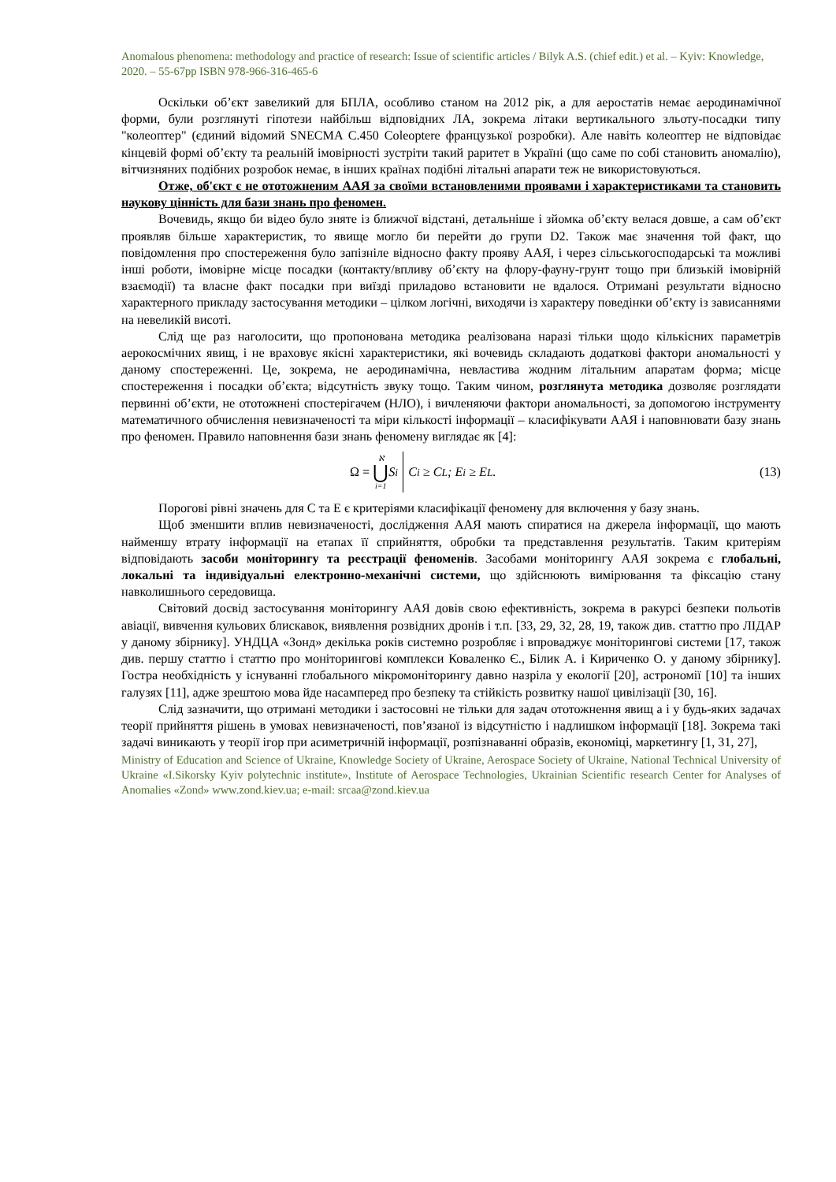Anomalous phenomena: methodology and practice of research: Issue of scientific articles / Bilyk A.S. (chief edit.) et al. – Kyiv: Knowledge, 2020. – 55-67pp ISBN 978-966-316-465-6
Оскільки об’єкт завеликий для БПЛА, особливо станом на 2012 рік, а для аеростатів немає аеродинамічної форми, були розглянуті гіпотези найбільш відповідних ЛА, зокрема літаки вертикального зльоту-посадки типу "колеоптер" (єдиний відомий SNECMA C.450 Coleoptere французької розробки). Але навіть колеоптер не відповідає кінцевій формі об’єкту та реальній імовірності зустріти такий раритет в Україні (що саме по собі становить аномалію), вітчизняних подібних розробок немає, в інших країнах подібні літальні апарати теж не використовуються.
Отже, об'єкт є не ототожненим ААЯ за своїми встановленими проявами і характеристиками та становить наукову цінність для бази знань про феномен.
Вочевидь, якщо би відео було зняте із ближчої відстані, детальніше і зйомка об’єкту велася довше, а сам об’єкт проявляв більше характеристик, то явище могло би перейти до групи D2. Також має значення той факт, що повідомлення про спостереження було запізніле відносно факту прояву ААЯ, і через сільськогосподарські та можливі інші роботи, імовірне місце посадки (контакту/впливу об’єкту на флору-фауну-грунт тощо при близькій імовірній взаємодії) та власне факт посадки при виїзді приладово встановити не вдалося. Отримані результати відносно характерного прикладу застосування методики – цілком логічні, виходячи із характеру поведінки об’єкту із зависаннями на невеликій висоті.
Слід ще раз наголосити, що пропонована методика реалізована наразі тільки щодо кількісних параметрів аерокосмічних явищ, і не враховує якісні характеристики, які вочевидь складають додаткові фактори аномальності у даному спостереженні. Це, зокрема, не аеродинамічна, невластива жодним літальним апаратам форма; місце спостереження і посадки об’єкта; відсутність звуку тощо. Таким чином, розглянута методика дозволяє розглядати первинні об’єкти, не ототожнені спостерігачем (НЛО), і вичленяючи фактори аномальності, за допомогою інструменту математичного обчислення невизначеності та міри кількості інформації – класифікувати ААЯ і наповнювати базу знань про феномен. Правило наповнення бази знань феномену виглядає як [4]:
Ω = ℵ ⋃ i=1 S<sub>i</sub> C<sub>i</sub> ≥ C<sub>L</sub>; E<sub>i</sub> ≥ E<sub>L</sub>. (13)
Порогові рівні значень для C та E є критеріями класифікації феномену для включення у базу знань.
Щоб зменшити вплив невизначеності, дослідження ААЯ мають спиратися на джерела інформації, що мають найменшу втрату інформації на етапах її сприйняття, обробки та представлення результатів. Таким критеріям відповідають засоби моніторингу та реєстрації феноменів. Засобами моніторингу ААЯ зокрема є глобальні, локальні та індивідуальні електронно-механічні системи, що здійснюють вимірювання та фіксацію стану навколишнього середовища.
Світовий досвід застосування моніторингу ААЯ довів свою ефективність, зокрема в ракурсі безпеки польотів авіації, вивчення кульових блискавок, виявлення розвідних дронів і т.п. [33, 29, 32, 28, 19, також див. статтю про ЛІДАР у даному збірнику]. УНДЦА «Зонд» декілька років системно розробляє і впроваджує моніторингові системи [17, також див. першу статтю і статтю про моніторингові комплекси Коваленко Є., Білик А. і Кириченко О. у даному збірнику]. Гостра необхідність у існуванні глобального мікромоніторингу давно назріла у екології [20], астрономії [10] та інших галузях [11], адже зрештою мова йде насамперед про безпеку та стійкість розвитку нашої цивілізації [30, 16].
Слід зазначити, що отримані методики і застосовні не тільки для задач ототожнення явищ а і у будь-яких задачах теорії прийняття рішень в умовах невизначеності, пов’язаної із відсутністю і надлишком інформації [18]. Зокрема такі задачі виникають у теорії ігор при асиметричній інформації, розпізнаванні образів, економіці, маркетингу [1, 31, 27],
Ministry of Education and Science of Ukraine, Knowledge Society of Ukraine, Aerospace Society of Ukraine, National Technical University of Ukraine «I.Sikorsky Kyiv polytechnic institute», Institute of Aerospace Technologies, Ukrainian Scientific research Center for Analyses of Anomalies «Zond» www.zond.kiev.ua; e-mail: srcaa@zond.kiev.ua